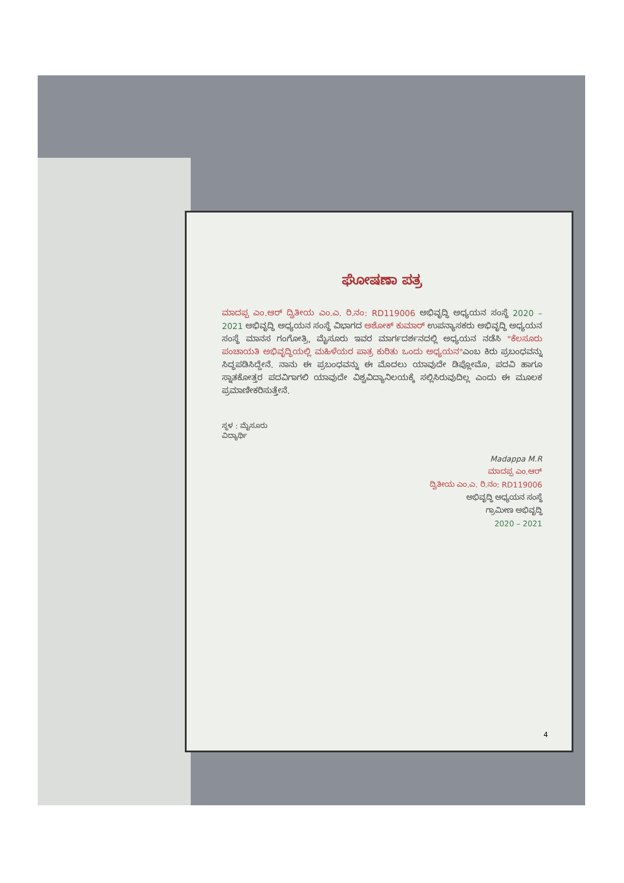ಘೋಷಣಾ ಪತ್ರ
ಮಾದಪ್ಪ ಎಂ.ಆರ್ ದ್ವಿತೀಯ ಎಂ.ಎ. ರಿ.ನಂ: RD119006 ಅಭಿವೃದ್ಧಿ ಅಧ್ಯಯನ ಸಂಸ್ಥೆ 2020 – 2021 ಅಭಿವೃದ್ಧಿ ಅಧ್ಯಯನ ಸಂಸ್ಥೆ ವಿಭಾಗದ ಅಶೋಕ್ ಕುಮಾರ್ ಉಪನ್ಯಾಸಕರು ಅಭಿವೃದ್ಧಿ ಅಧ್ಯಯನ ಸಂಸ್ಥೆ ಮಾನಸ ಗಂಗೋತ್ರಿ, ಮೈಸೂರು ಇವರ ಮಾರ್ಗದರ್ಶನದಲ್ಲಿ ಅಧ್ಯಯನ ನಡೆಸಿ "ಕೆಲಸೂರು ಪಂಚಾಯತಿ ಅಭಿವೃದ್ಧಿಯಲ್ಲಿ ಮಹಿಳೆಯರ ಪಾತ್ರ ಕುರಿತು ಒಂದು ಅಧ್ಯಯನ"ಎಂಬ ಕಿರು ಪ್ರಬಂಧವನ್ನು ಸಿದ್ಧಪಡಿಸಿದ್ದೇನೆ. ನಾನು ಈ ಪ್ರಬಂಧವನ್ನು ಈ ಮೊದಲು ಯಾವುದೇ ಡಿಪ್ಲೋಮೊ, ಪದವಿ ಹಾಗೂ ಸ್ನಾತಕೋತ್ತರ ಪದವಿಗಾಗಲಿ ಯಾವುದೇ ವಿಶ್ವವಿದ್ಯಾನಿಲಯಕ್ಕೆ ಸಲ್ಲಿಸಿರುವುದಿಲ್ಲ ಎಂದು ಈ ಮೂಲಕ ಪ್ರಮಾಣೀಕರಿಸುತ್ತೇನೆ.
ಸ್ಥಳ : ಮೈಸೂರು
ವಿದ್ಯಾರ್ಥಿ
Madappa M.R
ಮಾದಪ್ಪ ಎಂ.ಆರ್
ದ್ವಿತೀಯ ಎಂ.ಎ. ರಿ.ನಂ: RD119006
ಅಭಿವೃದ್ಧಿ ಅಧ್ಯಯನ ಸಂಸ್ಥೆ
ಗ್ರಾಮೀಣ ಅಭಿವೃದ್ಧಿ
2020 – 2021
4